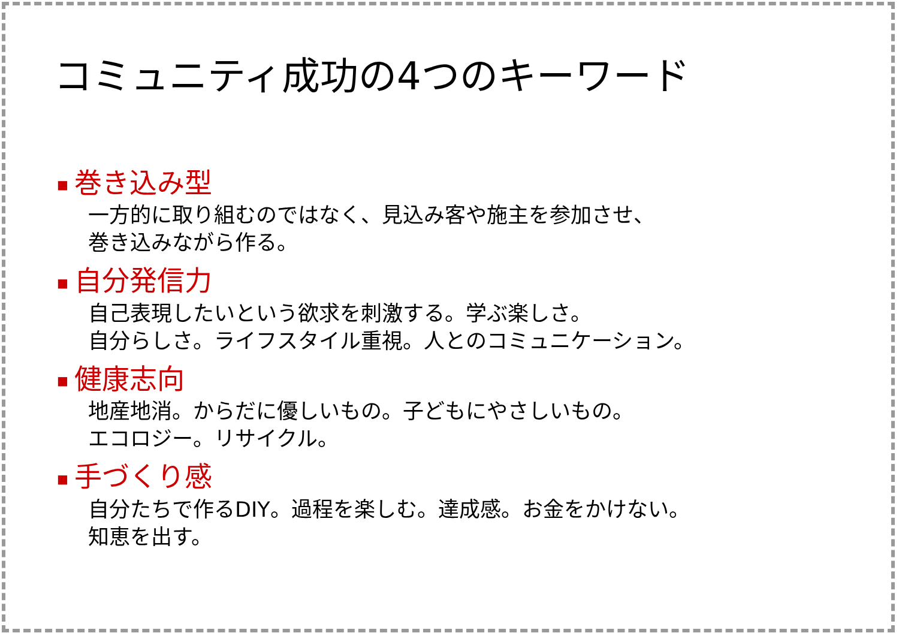コミュニティ成功の4つのキーワード
■ 巻き込み型
一方的に取り組むのではなく、見込み客や施主を参加させ、
巻き込みながら作る。
■ 自分発信力
自己表現したいという欲求を刺激する。学ぶ楽しさ。
自分らしさ。ライフスタイル重視。人とのコミュニケーション。
■ 健康志向
地産地消。からだに優しいもの。子どもにやさしいもの。
エコロジー。リサイクル。
■ 手づくり感
自分たちで作るDIY。過程を楽しむ。達成感。お金をかけない。
知恵を出す。